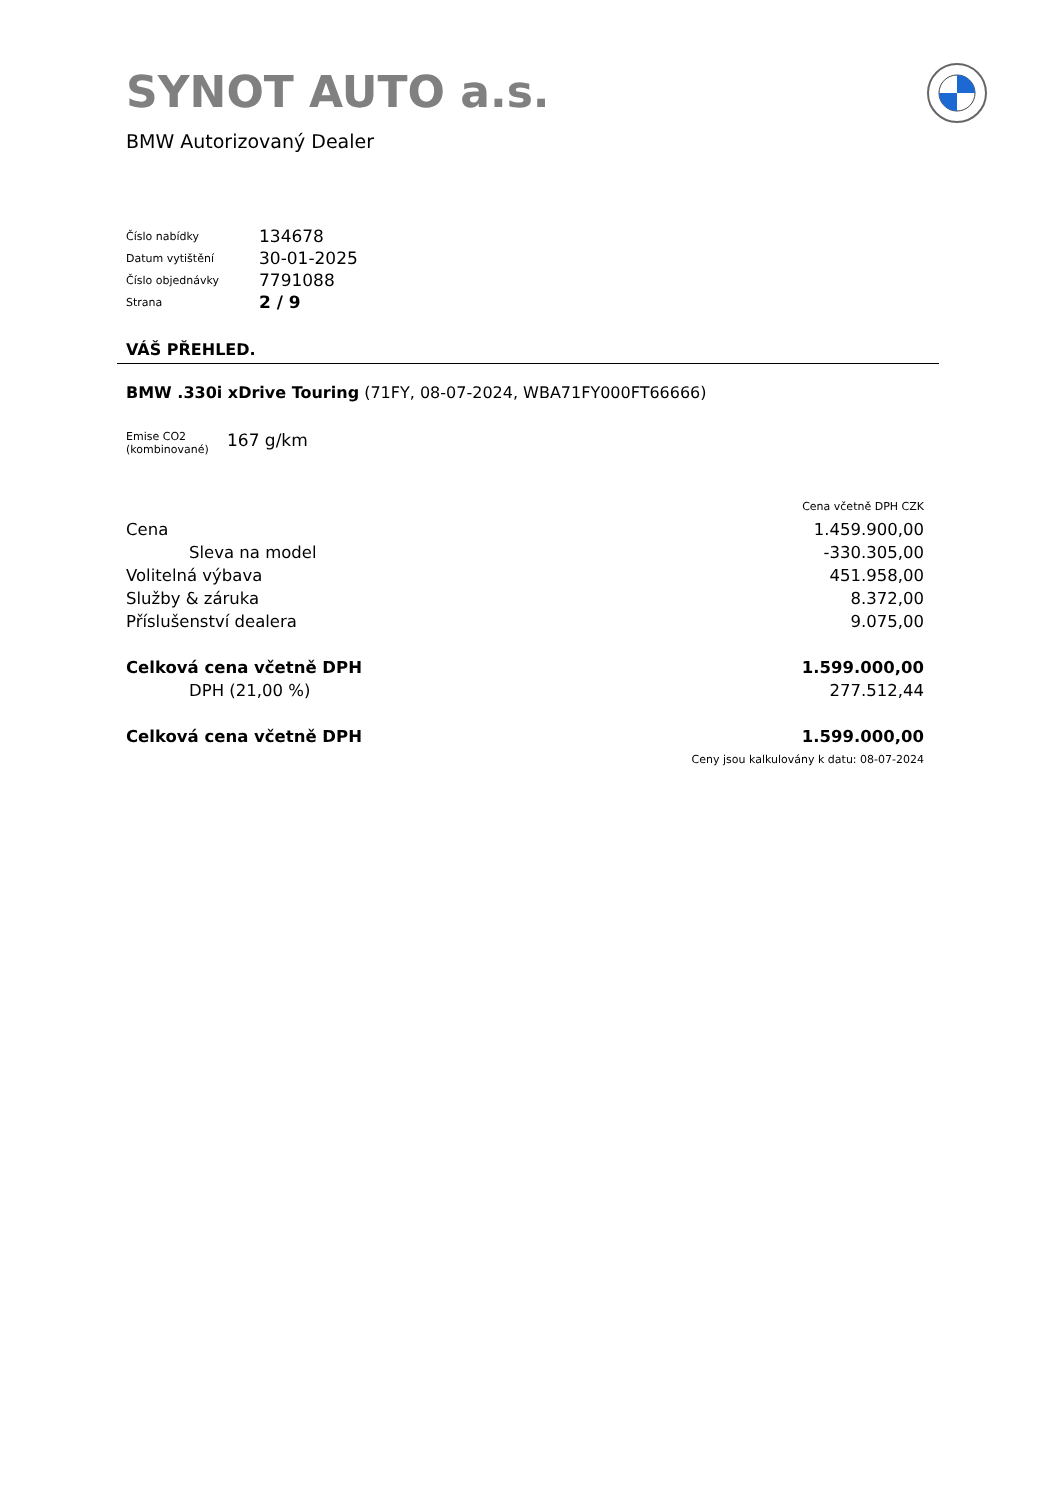SYNOT AUTO a.s.
BMW Autorizovaný Dealer
| Číslo nabídky | 134678 |
| Datum vytištění | 30-01-2025 |
| Číslo objednávky | 7791088 |
| Strana | 2 / 9 |
VÁŠ PŘEHLED.
BMW .330i xDrive Touring (71FY, 08-07-2024, WBA71FY000FT66666)
| Emise CO2 (kombinované) | 167 g/km |
| | Cena včetně DPH CZK |
| Cena | 1.459.900,00 |
| Sleva na model | -330.305,00 |
| Volitelná výbava | 451.958,00 |
| Služby & záruka | 8.372,00 |
| Příslušenství dealera | 9.075,00 |
| Celková cena včetně DPH | 1.599.000,00 |
| DPH (21,00 %) | 277.512,44 |
| Celková cena včetně DPH | 1.599.000,00 |
| | Ceny jsou kalkulovány k datu: 08-07-2024 |